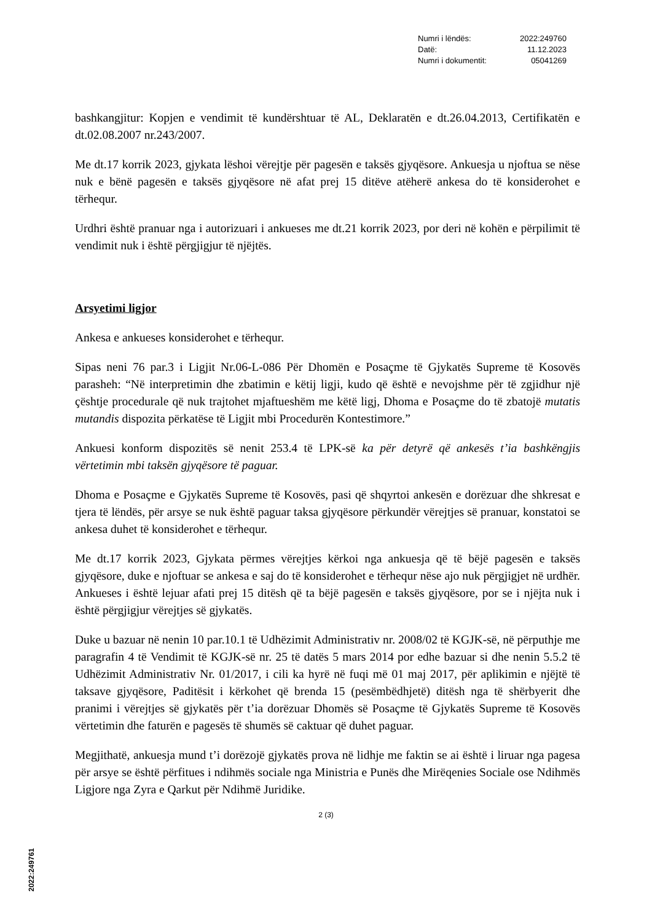| Numri i lëndës: | 2022:249760 |
| Datë: | 11.12.2023 |
| Numri i dokumentit: | 05041269 |
bashkangjitur: Kopjen e vendimit të kundërshtuar të AL, Deklaratën e dt.26.04.2013, Certifikatën e dt.02.08.2007 nr.243/2007.
Me dt.17 korrik 2023, gjykata lëshoi vërejtje për pagesën e taksës gjyqësore. Ankuesja u njoftua se nëse nuk e bënë pagesën e taksës gjyqësore në afat prej 15 ditëve atëherë ankesa do të konsiderohet e tërhequr.
Urdhri është pranuar nga i autorizuari i ankueses me dt.21 korrik 2023, por deri në kohën e përpilimit të vendimit nuk i është përgjigjur të njëjtës.
Arsyetimi ligjor
Ankesa e ankueses konsiderohet e tërhequr.
Sipas neni 76 par.3 i Ligjit Nr.06-L-086 Për Dhomën e Posaçme të Gjykatës Supreme të Kosovës parasheh: “Në interpretimin dhe zbatimin e këtij ligji, kudo që është e nevojshme për të zgjidhur një çështje procedurale që nuk trajtohet mjaftueshëm me këtë ligj, Dhoma e Posaçme do të zbatojë mutatis mutandis dispozita përkatëse të Ligjit mbi Procedurën Kontestimore.”
Ankuesi konform dispozitës së nenit 253.4 të LPK-së ka për detyrë që ankesës t’ia bashkëngjis vërtetimin mbi taksën gjyqësore të paguar.
Dhoma e Posaçme e Gjykatës Supreme të Kosovës, pasi që shqyrtoi ankesën e dorëzuar dhe shkresat e tjera të lëndës, për arsye se nuk është paguar taksa gjyqësore përkundër vërejtjes së pranuar, konstatoi se ankesa duhet të konsiderohet e tërhequr.
Me dt.17 korrik 2023, Gjykata përmes vërejtjes kërkoi nga ankuesja që të bëjë pagesën e taksës gjyqësore, duke e njoftuar se ankesa e saj do të konsiderohet e tërhequr nëse ajo nuk përgjigjet në urdhër. Ankueses i është lejuar afati prej 15 ditësh që ta bëjë pagesën e taksës gjyqësore, por se i njëjta nuk i është përgjigjur vërejtjes së gjykatës.
Duke u bazuar në nenin 10 par.10.1 të Udhëzimit Administrativ nr. 2008/02 të KGJK-së, në përputhje me paragrafin 4 të Vendimit të KGJK-së nr. 25 të datës 5 mars 2014 por edhe bazuar si dhe nenin 5.5.2 të Udhëzimit Administrativ Nr. 01/2017, i cili ka hyrë në fuqi më 01 maj 2017, për aplikimin e njëjtë të taksave gjyqësore, Paditësit i kërkohet që brenda 15 (pesëmbëdhjetë) ditësh nga të shërbyerit dhe pranimi i vërejtjes së gjykatës për t’ia dorëzuar Dhomës së Posaçme të Gjykatës Supreme të Kosovës vërtetimin dhe faturën e pagesës të shumës së caktuar që duhet paguar.
Megjithatë, ankuesja mund t’i dorëzojë gjykatës prova në lidhje me faktin se ai është i liruar nga pagesa për arsye se është përfitues i ndihmës sociale nga Ministria e Punës dhe Mirëqenies Sociale ose Ndihmës Ligjore nga Zyra e Qarkut për Ndihmë Juridike.
2 (3)
2022:249761